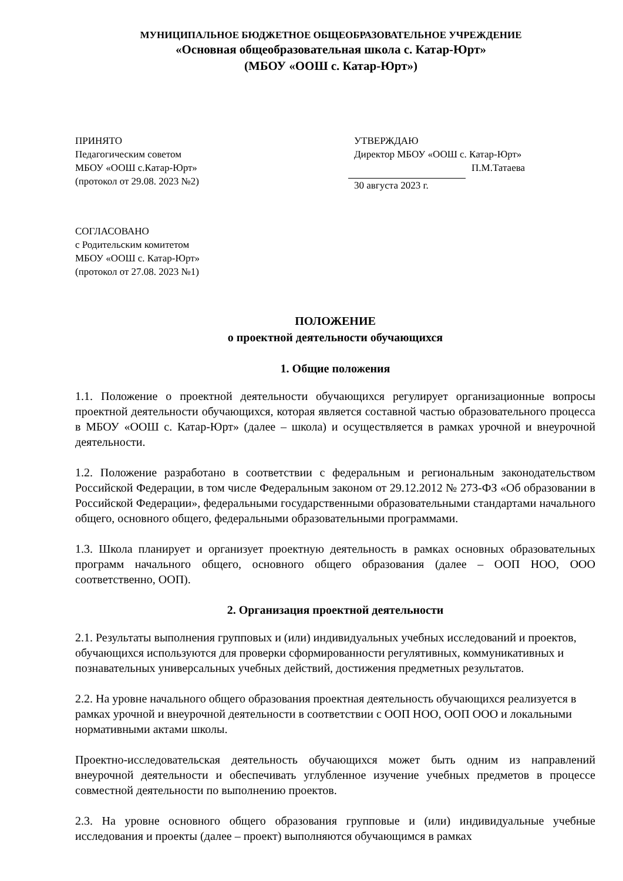МУНИЦИПАЛЬНОЕ БЮДЖЕТНОЕ ОБЩЕОБРАЗОВАТЕЛЬНОЕ УЧРЕЖДЕНИЕ
«Основная общеобразовательная школа с. Катар-Юрт»
(МБОУ «ООШ с. Катар-Юрт»)
ПРИНЯТО
Педагогическим советом
МБОУ «ООШ с.Катар-Юрт»
(протокол от 29.08. 2023 №2)
УТВЕРЖДАЮ
Директор МБОУ «ООШ с. Катар-Юрт»
П.М.Татаева
30 августа 2023 г.
СОГЛАСОВАНО
с Родительским комитетом
МБОУ «ООШ с. Катар-Юрт»
(протокол от 27.08. 2023 №1)
ПОЛОЖЕНИЕ
о проектной деятельности обучающихся
1. Общие положения
1.1. Положение о проектной деятельности обучающихся регулирует организационные вопросы проектной деятельности обучающихся, которая является составной частью образовательного процесса в МБОУ «ООШ с. Катар-Юрт» (далее – школа) и осуществляется в рамках урочной и внеурочной деятельности.
1.2. Положение разработано в соответствии с федеральным и региональным законодательством Российской Федерации, в том числе Федеральным законом от 29.12.2012 № 273-ФЗ «Об образовании в Российской Федерации», федеральными государственными образовательными стандартами начального общего, основного общего, федеральными образовательными программами.
1.3. Школа планирует и организует проектную деятельность в рамках основных образовательных программ начального общего, основного общего образования (далее – ООП НОО, ООО соответственно, ООП).
2. Организация проектной деятельности
2.1. Результаты выполнения групповых и (или) индивидуальных учебных исследований и проектов, обучающихся используются для проверки сформированности регулятивных, коммуникативных и познавательных универсальных учебных действий, достижения предметных результатов.
2.2. На уровне начального общего образования проектная деятельность обучающихся реализуется в рамках урочной и внеурочной деятельности в соответствии с ООП НОО, ООП ООО и локальными нормативными актами школы.
Проектно-исследовательская деятельность обучающихся может быть одним из направлений внеурочной деятельности и обеспечивать углубленное изучение учебных предметов в процессе совместной деятельности по выполнению проектов.
2.3. На уровне основного общего образования групповые и (или) индивидуальные учебные исследования и проекты (далее – проект) выполняются обучающимся в рамках